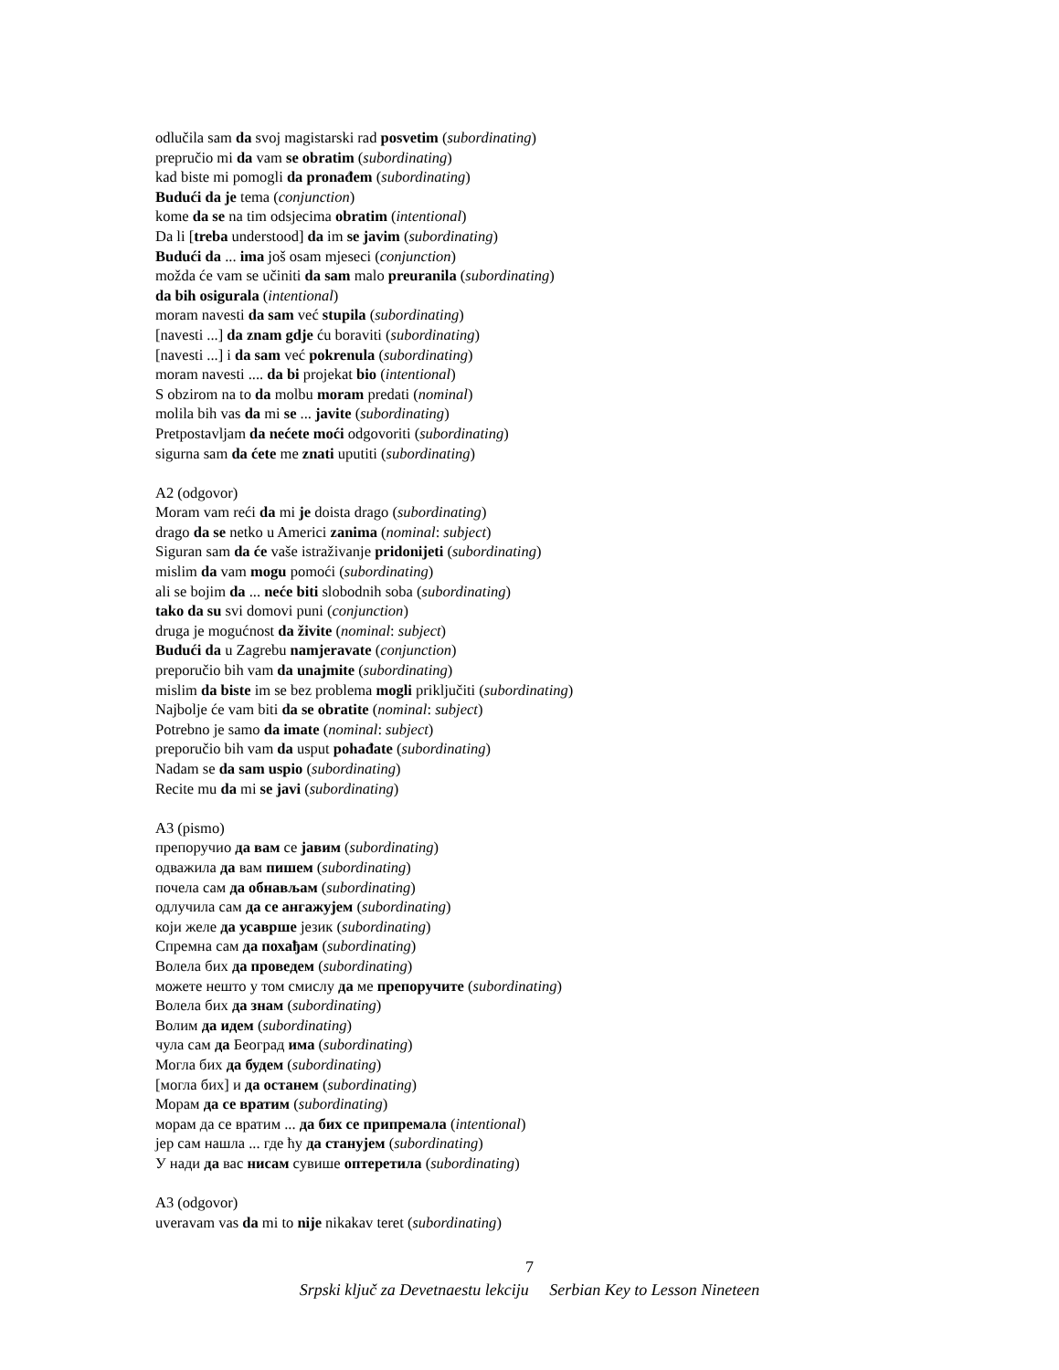odlučila sam da svoj magistarski rad posvetim (subordinating)
prepručio mi da vam se obratim (subordinating)
kad biste mi pomogli da pronađem (subordinating)
Budući da je tema (conjunction)
kome da se na tim odsjecima obratim (intentional)
Da li [treba understood] da im se javim (subordinating)
Budući da ... ima još osam mjeseci (conjunction)
možda će vam se učiniti da sam malo preuranila (subordinating)
da bih osigurala (intentional)
moram navesti da sam već stupila (subordinating)
[navesti ...] da znam gdje ću boraviti (subordinating)
[navesti ...] i da sam već pokrenula (subordinating)
moram navesti .... da bi projekat bio (intentional)
S obzirom na to da molbu moram predati (nominal)
molila bih vas da mi se ... javite (subordinating)
Pretpostavljam da nećete moći odgovoriti (subordinating)
sigurna sam da ćete me znati uputiti (subordinating)
A2 (odgovor)
Moram vam reći da mi je doista drago (subordinating)
drago da se netko u Americi zanima (nominal: subject)
Siguran sam da će vaše istraživanje pridonijeti (subordinating)
mislim da vam mogu pomoći (subordinating)
ali se bojim da ... neće biti slobodnih soba (subordinating)
tako da su svi domovi puni (conjunction)
druga je mogućnost da živite (nominal: subject)
Budući da u Zagrebu namjeravate (conjunction)
preporučio bih vam da unajmite (subordinating)
mislim da biste im se bez problema mogli priključiti (subordinating)
Najbolje će vam biti da se obratite (nominal: subject)
Potrebno je samo da imate (nominal: subject)
preporučio bih vam da usput pohađate (subordinating)
Nadam se da sam uspio (subordinating)
Recite mu da mi se javi (subordinating)
A3 (pismo)
препоручио да вам се јавим (subordinating)
одважила да вам пишем (subordinating)
почела сам да обнављам (subordinating)
одлучила сам да се ангажујем (subordinating)
који желе да усаврше језик (subordinating)
Спремна сам да похађам (subordinating)
Волела бих да проведем (subordinating)
можете нешто у том смислу да ме препоручите (subordinating)
Волела бих да знам (subordinating)
Волим да идем (subordinating)
чула сам да Београд има (subordinating)
Могла бих да будем (subordinating)
[могла бих] и да останем (subordinating)
Морам да се вратим (subordinating)
морам да се вратим ... да бих се припремала (intentional)
јер сам нашла ... где ћу да станујем (subordinating)
У нади да вас нисам сувише оптеретила (subordinating)
A3 (odgovor)
uveravam vas da mi to nije nikakav teret (subordinating)
7
Srpski ključ za Devetnaestu lekciju Serbian Key to Lesson Nineteen